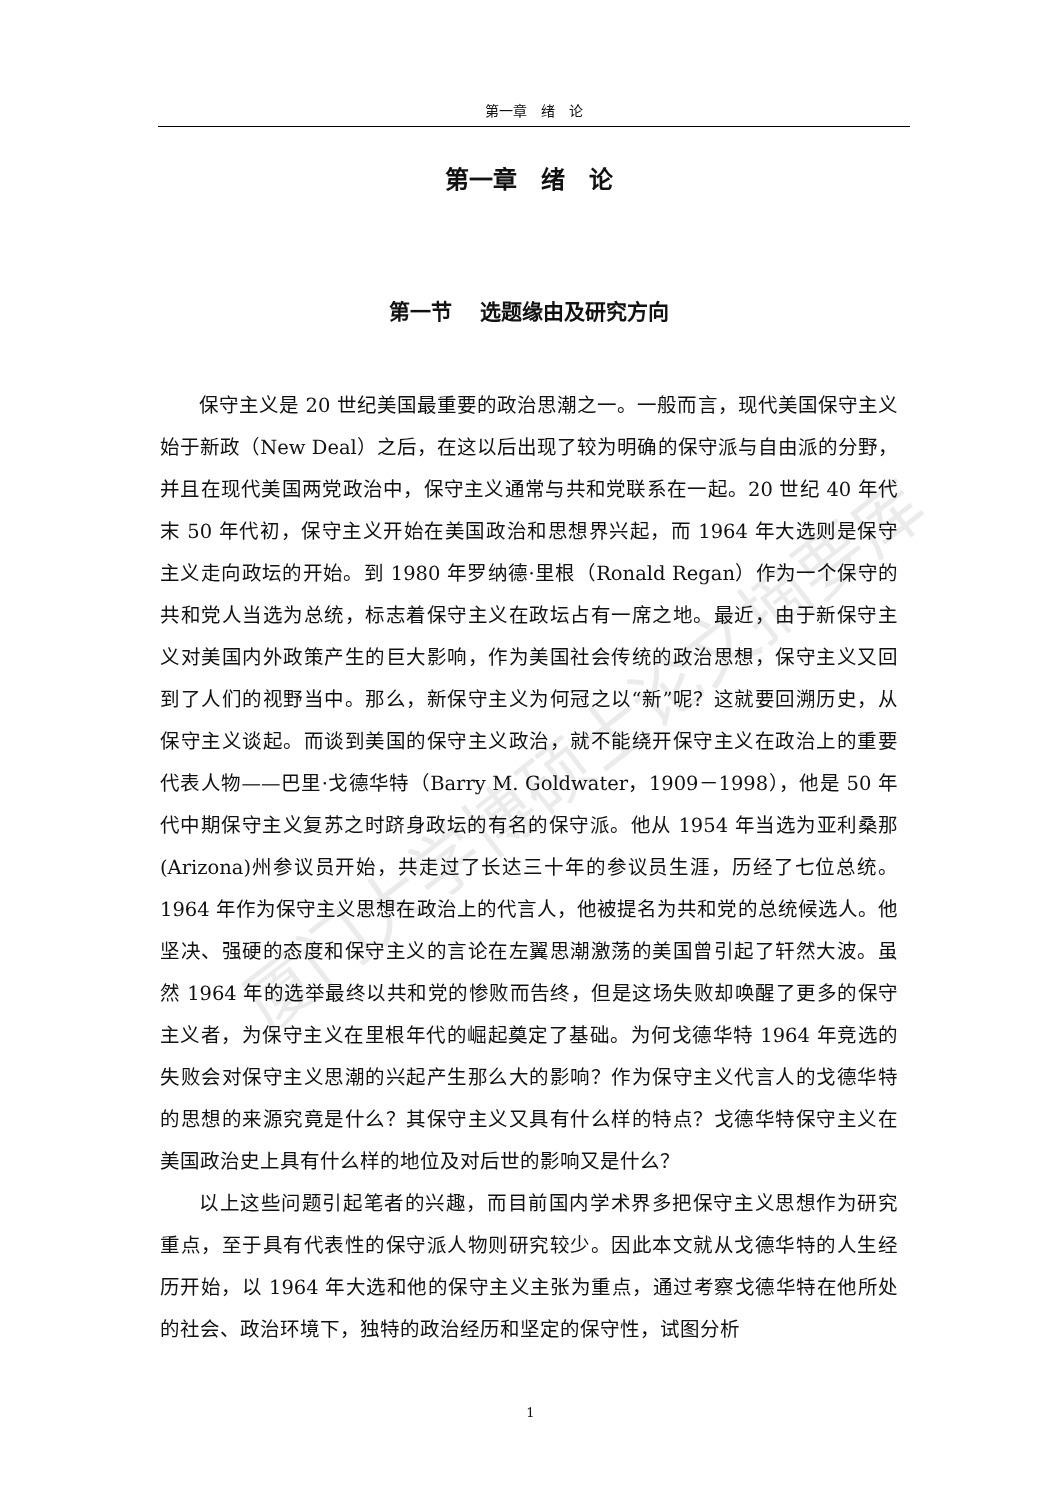第一章　绪　论
第一章　绪　论
第一节　 选题缘由及研究方向
保守主义是 20 世纪美国最重要的政治思潮之一。一般而言，现代美国保守主义始于新政（New Deal）之后，在这以后出现了较为明确的保守派与自由派的分野，并且在现代美国两党政治中，保守主义通常与共和党联系在一起。20 世纪 40 年代末 50 年代初，保守主义开始在美国政治和思想界兴起，而 1964 年大选则是保守主义走向政坛的开始。到 1980 年罗纳德·里根（Ronald Regan）作为一个保守的共和党人当选为总统，标志着保守主义在政坛占有一席之地。最近，由于新保守主义对美国内外政策产生的巨大影响，作为美国社会传统的政治思想，保守主义又回到了人们的视野当中。那么，新保守主义为何冠之以“新”呢？这就要回溯历史，从保守主义谈起。而谈到美国的保守主义政治，就不能绕开保守主义在政治上的重要代表人物——巴里·戈德华特（Barry M. Goldwater，1909－1998），他是 50 年代中期保守主义复苏之时跻身政坛的有名的保守派。他从 1954 年当选为亚利桑那(Arizona)州参议员开始，共走过了长达三十年的参议员生涯，历经了七位总统。1964 年作为保守主义思想在政治上的代言人，他被提名为共和党的总统候选人。他坚决、强硬的态度和保守主义的言论在左翼思潮激荡的美国曾引起了轩然大波。虽然 1964 年的选举最终以共和党的惨败而告终，但是这场失败却唤醒了更多的保守主义者，为保守主义在里根年代的崛起奠定了基础。为何戈德华特 1964 年竞选的失败会对保守主义思潮的兴起产生那么大的影响？作为保守主义代言人的戈德华特的思想的来源究竟是什么？其保守主义又具有什么样的特点？戈德华特保守主义在美国政治史上具有什么样的地位及对后世的影响又是什么？
以上这些问题引起笔者的兴趣，而目前国内学术界多把保守主义思想作为研究重点，至于具有代表性的保守派人物则研究较少。因此本文就从戈德华特的人生经历开始，以 1964 年大选和他的保守主义主张为重点，通过考察戈德华特在他所处的社会、政治环境下，独特的政治经历和坚定的保守性，试图分析
厦门大学博硕士论文摘要库
1